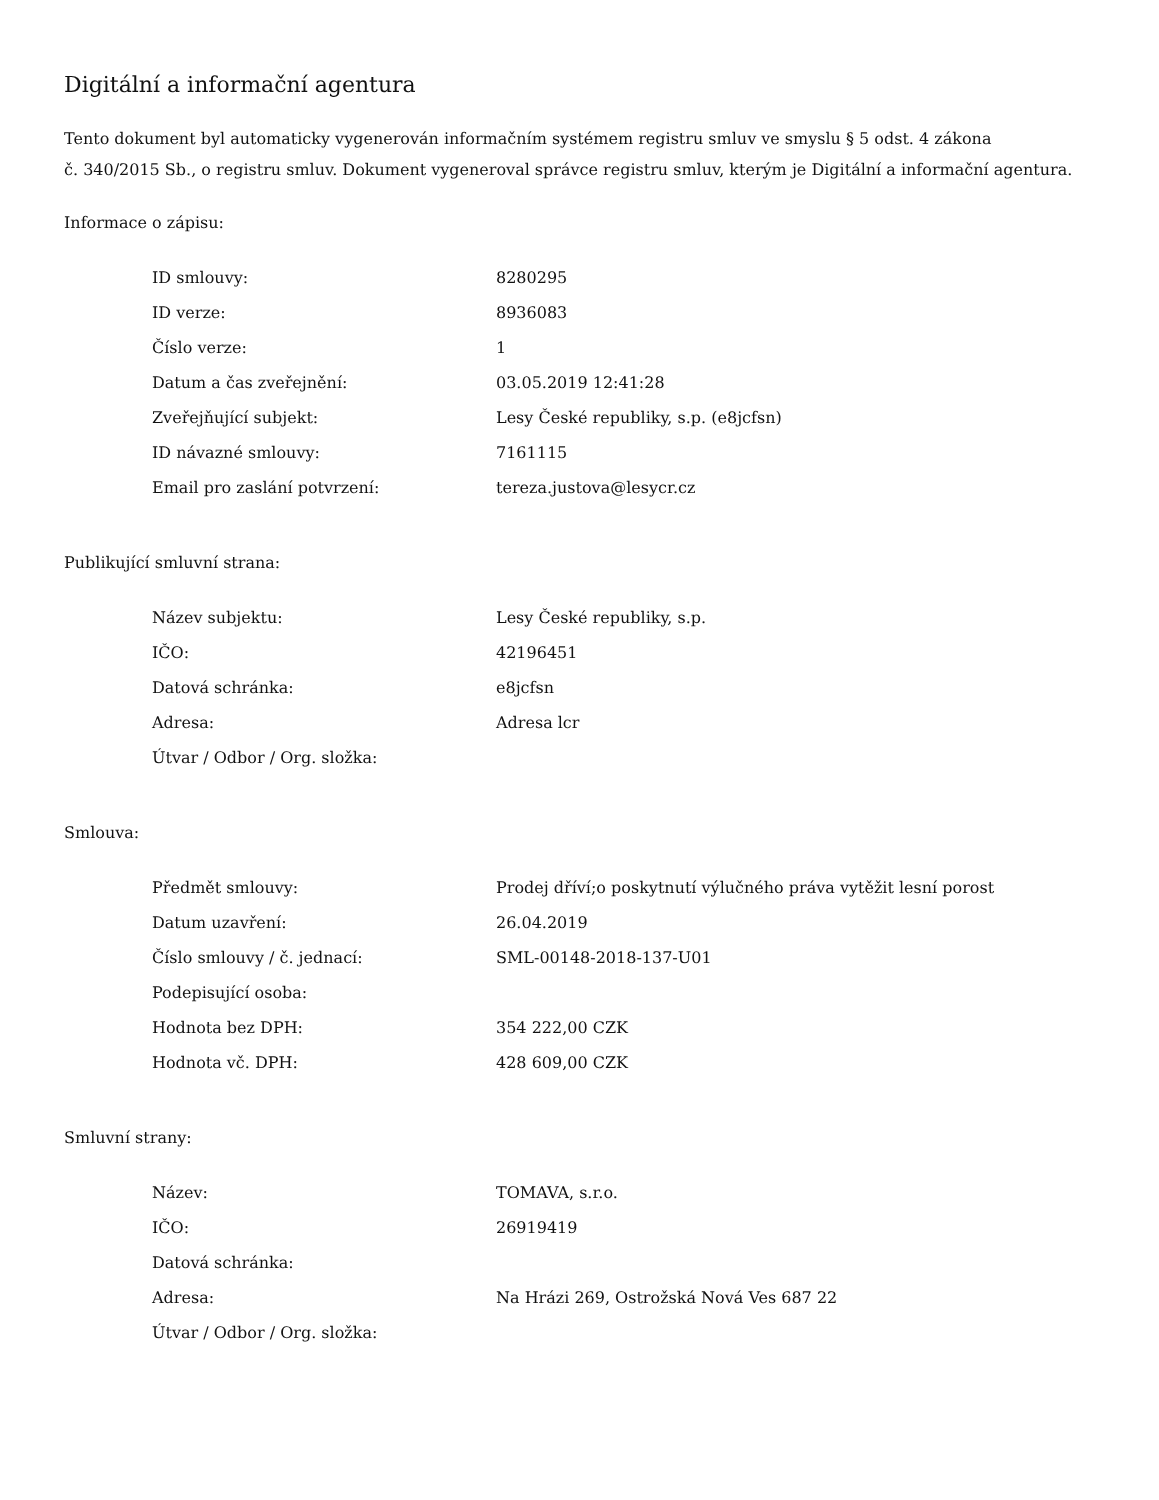Digitální a informační agentura
Tento dokument byl automaticky vygenerován informačním systémem registru smluv ve smyslu § 5 odst. 4 zákona
č. 340/2015 Sb., o registru smluv. Dokument vygeneroval správce registru smluv, kterým je Digitální a informační agentura.
Informace o zápisu:
| ID smlouvy: | 8280295 |
| ID verze: | 8936083 |
| Číslo verze: | 1 |
| Datum a čas zveřejnění: | 03.05.2019 12:41:28 |
| Zveřejňující subjekt: | Lesy České republiky, s.p. (e8jcfsn) |
| ID návazné smlouvy: | 7161115 |
| Email pro zaslání potvrzení: | tereza.justova@lesycr.cz |
Publikující smluvní strana:
| Název subjektu: | Lesy České republiky, s.p. |
| IČO: | 42196451 |
| Datová schránka: | e8jcfsn |
| Adresa: | Adresa lcr |
| Útvar / Odbor / Org. složka: | |
Smlouva:
| Předmět smlouvy: | Prodej dříví;o poskytnutí výlučného práva vytěžit lesní porost |
| Datum uzavření: | 26.04.2019 |
| Číslo smlouvy / č. jednací: | SML-00148-2018-137-U01 |
| Podepisující osoba: | |
| Hodnota bez DPH: | 354 222,00 CZK |
| Hodnota vč. DPH: | 428 609,00 CZK |
Smluvní strany:
| Název: | TOMAVA, s.r.o. |
| IČO: | 26919419 |
| Datová schránka: | |
| Adresa: | Na Hrázi 269, Ostrožská Nová Ves 687 22 |
| Útvar / Odbor / Org. složka: | |